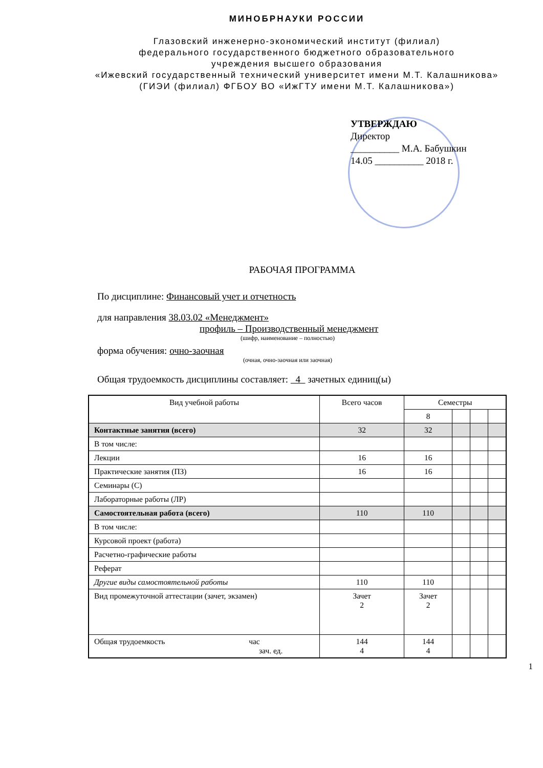МИНОБРНАУКИ РОССИИ
Глазовский инженерно-экономический институт (филиал)
федерального государственного бюджетного образовательного
учреждения высшего образования
«Ижевский государственный технический университет имени М.Т. Калашникова»
(ГИЭИ (филиал) ФГБОУ ВО «ИжГТУ имени М.Т. Калашникова»)
УТВЕРЖДАЮ
Директор
__________ М.А. Бабушкин
14.05 __________ 2018 г.
РАБОЧАЯ ПРОГРАММА
По дисциплине: Финансовый учет и отчетность
для направления 38.03.02 «Менеджмент»
профиль – Производственный менеджмент
(шифр, наименование – полностью)
форма обучения: очно-заочная
(очная, очно-заочная или заочная)
Общая трудоемкость дисциплины составляет: 4 зачетных единиц(ы)
| Вид учебной работы | Всего часов | Семестры | | | |
| --- | --- | --- | --- | --- | --- |
| | | 8 | | | |
| Контактные занятия (всего) | 32 | 32 | | | |
| В том числе: | | | | | |
| Лекции | 16 | 16 | | | |
| Практические занятия (ПЗ) | 16 | 16 | | | |
| Семинары (С) | | | | | |
| Лабораторные работы (ЛР) | | | | | |
| Самостоятельная работа (всего) | 110 | 110 | | | |
| В том числе: | | | | | |
| Курсовой проект (работа) | | | | | |
| Расчетно-графические работы | | | | | |
| Реферат | | | | | |
| Другие виды самостоятельной работы | 110 | 110 | | | |
| Вид промежуточной аттестации (зачет, экзамен) | Зачет 2 | Зачет 2 | | | |
| Общая трудоемкость час зач. ед. | 144 4 | 144 4 | | | |
1